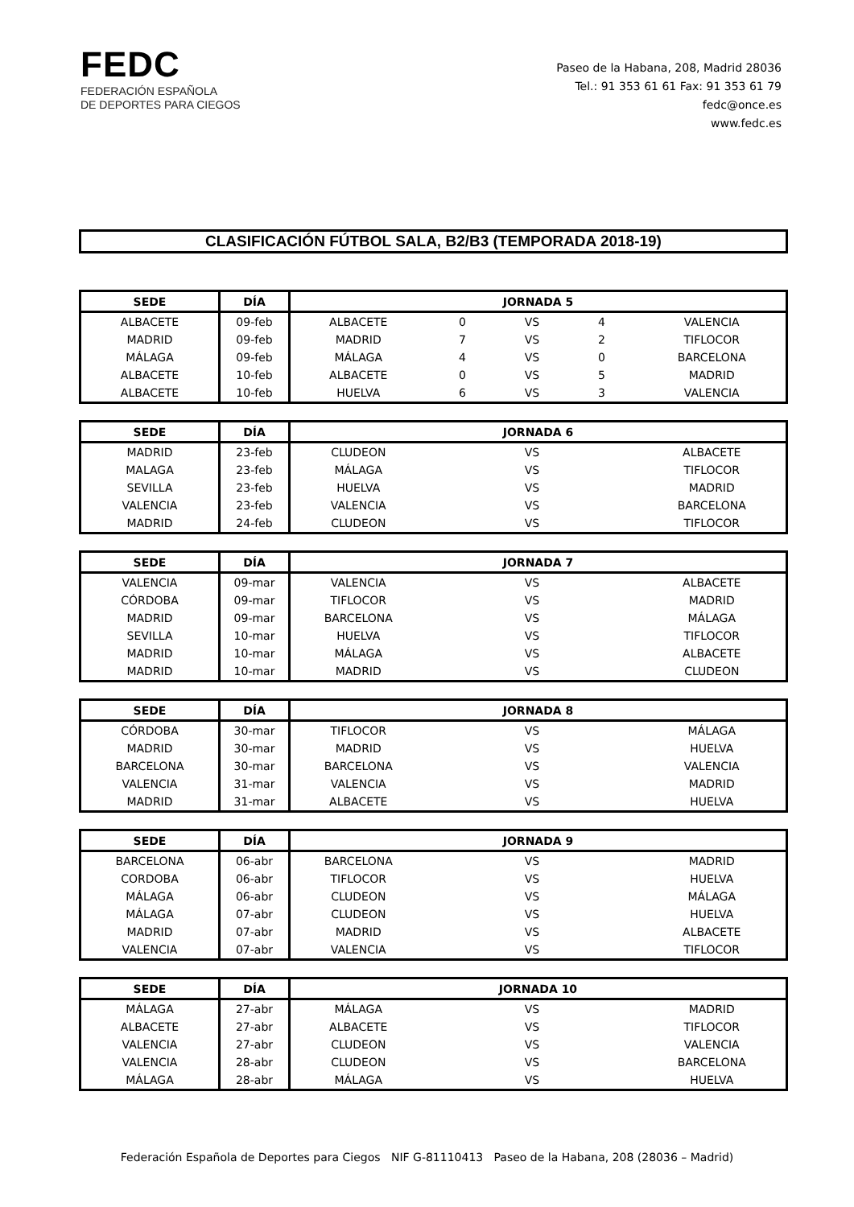FEDC
FEDERACIÓN ESPAÑOLA
DE DEPORTES PARA CIEGOS
Paseo de la Habana, 208, Madrid 28036
Tel.: 91 353 61 61 Fax: 91 353 61 79
fedc@once.es
www.fedc.es
CLASIFICACIÓN FÚTBOL SALA, B2/B3 (TEMPORADA 2018-19)
| SEDE | DÍA | JORNADA 5 | | | | |
| --- | --- | --- | --- | --- | --- | --- |
| ALBACETE | 09-feb | ALBACETE | 0 | VS | 4 | VALENCIA |
| MADRID | 09-feb | MADRID | 7 | VS | 2 | TIFLOCOR |
| MÁLAGA | 09-feb | MÁLAGA | 4 | VS | 0 | BARCELONA |
| ALBACETE | 10-feb | ALBACETE | 0 | VS | 5 | MADRID |
| ALBACETE | 10-feb | HUELVA | 6 | VS | 3 | VALENCIA |
| SEDE | DÍA | JORNADA 6 | | | | |
| --- | --- | --- | --- | --- | --- | --- |
| MADRID | 23-feb | CLUDEON | | VS | | ALBACETE |
| MALAGA | 23-feb | MÁLAGA | | VS | | TIFLOCOR |
| SEVILLA | 23-feb | HUELVA | | VS | | MADRID |
| VALENCIA | 23-feb | VALENCIA | | VS | | BARCELONA |
| MADRID | 24-feb | CLUDEON | | VS | | TIFLOCOR |
| SEDE | DÍA | JORNADA 7 | | | | |
| --- | --- | --- | --- | --- | --- | --- |
| VALENCIA | 09-mar | VALENCIA | | VS | | ALBACETE |
| CÓRDOBA | 09-mar | TIFLOCOR | | VS | | MADRID |
| MADRID | 09-mar | BARCELONA | | VS | | MÁLAGA |
| SEVILLA | 10-mar | HUELVA | | VS | | TIFLOCOR |
| MADRID | 10-mar | MÁLAGA | | VS | | ALBACETE |
| MADRID | 10-mar | MADRID | | VS | | CLUDEON |
| SEDE | DÍA | JORNADA 8 | | | | |
| --- | --- | --- | --- | --- | --- | --- |
| CÓRDOBA | 30-mar | TIFLOCOR | | VS | | MÁLAGA |
| MADRID | 30-mar | MADRID | | VS | | HUELVA |
| BARCELONA | 30-mar | BARCELONA | | VS | | VALENCIA |
| VALENCIA | 31-mar | VALENCIA | | VS | | MADRID |
| MADRID | 31-mar | ALBACETE | | VS | | HUELVA |
| SEDE | DÍA | JORNADA 9 | | | | |
| --- | --- | --- | --- | --- | --- | --- |
| BARCELONA | 06-abr | BARCELONA | | VS | | MADRID |
| CORDOBA | 06-abr | TIFLOCOR | | VS | | HUELVA |
| MÁLAGA | 06-abr | CLUDEON | | VS | | MÁLAGA |
| MÁLAGA | 07-abr | CLUDEON | | VS | | HUELVA |
| MADRID | 07-abr | MADRID | | VS | | ALBACETE |
| VALENCIA | 07-abr | VALENCIA | | VS | | TIFLOCOR |
| SEDE | DÍA | JORNADA 10 | | | | |
| --- | --- | --- | --- | --- | --- | --- |
| MÁLAGA | 27-abr | MÁLAGA | | VS | | MADRID |
| ALBACETE | 27-abr | ALBACETE | | VS | | TIFLOCOR |
| VALENCIA | 27-abr | CLUDEON | | VS | | VALENCIA |
| VALENCIA | 28-abr | CLUDEON | | VS | | BARCELONA |
| MÁLAGA | 28-abr | MÁLAGA | | VS | | HUELVA |
Federación Española de Deportes para Ciegos NIF G-81110413 Paseo de la Habana, 208 (28036 – Madrid)